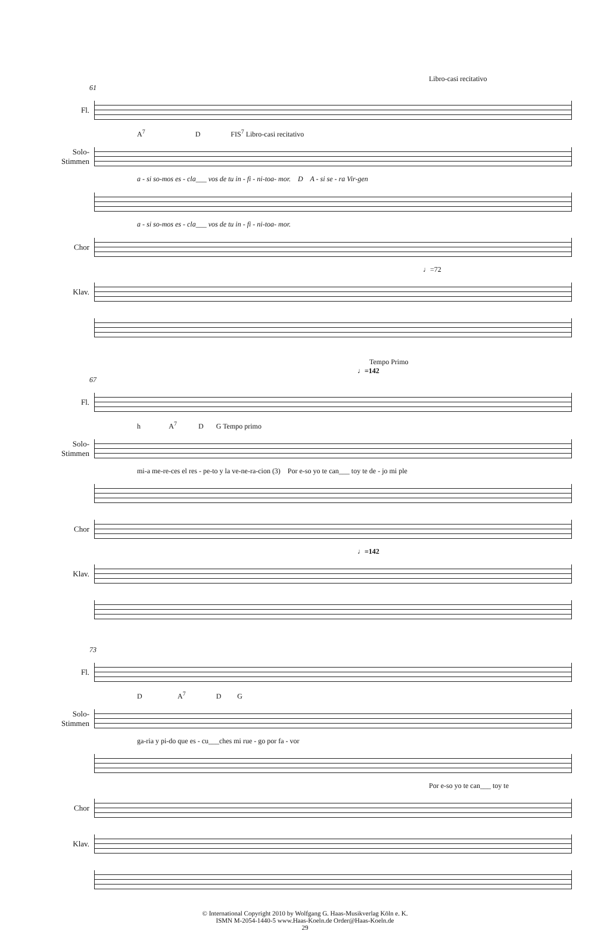Libro-casi recitativo
61
Fl.
A<sup>7</sup> D FIS<sup>7</sup> Libro-casi recitativo
Solo-Stimmen
a - si so-mos es - cla___ vos de tu in - fi - ni-toa- mor. D A - si se - ra Vir-gen
a - si so-mos es - cla___ vos de tu in - fi - ni-toa- mor.
Chor
♩=72
Klav.
Tempo Primo
♩=142
67
Fl.
h A<sup>7</sup> D G Tempo primo
Solo-Stimmen
mi-a me-re-ces el res - pe-to y la ve-ne-ra-cion (3) Por e-so yo te can___ toy te de - jo mi ple
Chor
♩=142
Klav.
73
Fl.
D A<sup>7</sup> D G
Solo-Stimmen
ga-ria y pi-do que es - cu___ches mi rue - go por fa - vor
Por e-so yo te can___ toy te
Chor
Klav.
© International Copyright 2010 by Wolfgang G. Haas-Musikverlag Köln e. K.
ISMN M-2054-1440-5 www.Haas-Koeln.de Order@Haas-Koeln.de
29